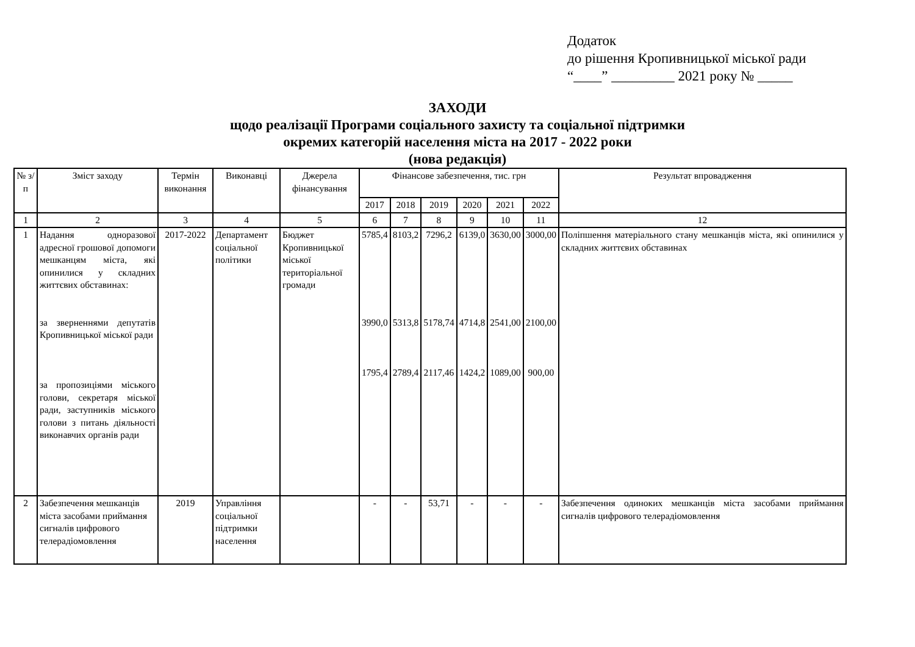Додаток
до рішення Кропивницької міської ради
“____” _________ 2021 року № _____
ЗАХОДИ
щодо реалізації Програми соціального захисту та соціальної підтримки
окремих категорій населення міста на 2017 - 2022 роки
(нова редакція)
| № з/п | Зміст заходу | Термін виконання | Виконавці | Джерела фінансування | Фінансове забезпечення, тис. грн | | | | | | Результат впровадження |
| --- | --- | --- | --- | --- | --- | --- | --- | --- | --- | --- | --- |
| | | | | | 2017 | 2018 | 2019 | 2020 | 2021 | 2022 | |
| 1 | 2 | 3 | 4 | 5 | 6 | 7 | 8 | 9 | 10 | 11 | 12 |
| 1 | Надання одноразової адресної грошової допомоги мешканцям міста, які опинилися у складних життєвих обставинах: за зверненнями депутатів Кропивницької міської ради за пропозиціями міського голови, секретаря міської ради, заступників міського голови з питань діяльності виконавчих органів ради | 2017-2022 | Департамент соціальної політики | Бюджет Кропивницької міської територіальної громади | 5785,4 3990,0 1795,4 | 8103,2 5313,8 2789,4 | 7296,2 5178,74 2117,46 | 6139,0 4714,8 1424,2 | 3630,00 2541,00 1089,00 | 3000,00 2100,00 900,00 | Поліпшення матеріального стану мешканців міста, які опинилися у складних життєвих обставинах |
| 2 | Забезпечення мешканців міста засобами приймання сигналів цифрового телерадіомовлення | 2019 | Управління соціальної підтримки населення | | - | - | 53,71 | - | - | - | Забезпечення одиноких мешканців міста засобами приймання сигналів цифрового телерадіомовлення |